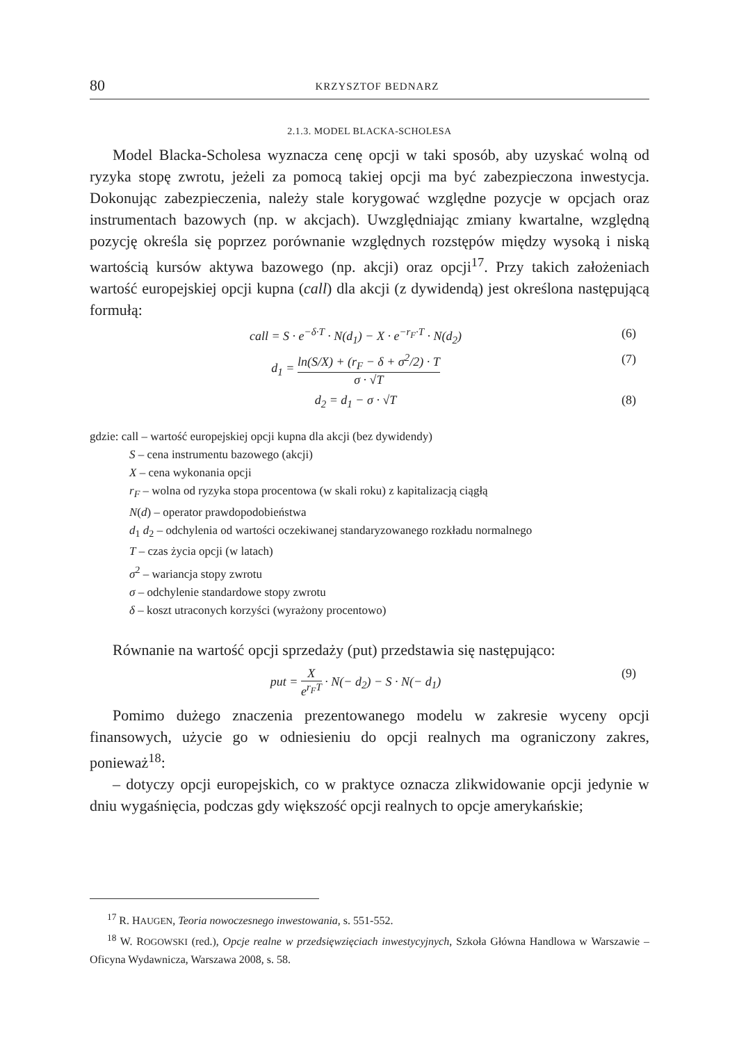80 KRZYSZTOF BEDNARZ
2.1.3. MODEL BLACKA-SCHOLESA
Model Blacka-Scholesa wyznacza cenę opcji w taki sposób, aby uzyskać wolną od ryzyka stopę zwrotu, jeżeli za pomocą takiej opcji ma być zabezpieczona inwestycja. Dokonując zabezpieczenia, należy stale korygować względne pozycje w opcjach oraz instrumentach bazowych (np. w akcjach). Uwzględniając zmiany kwartalne, względną pozycję określa się poprzez porównanie względnych rozstępów między wysoką i niską wartością kursów aktywa bazowego (np. akcji) oraz opcji<sup>17</sup>. Przy takich założeniach wartość europejskiej opcji kupna (call) dla akcji (z dywidendą) jest określona następującą formułą:
call = S · e<sup>−δ·T</sup> · N(d<sub>1</sub>) − X · e<sup>−r<sub>F</sub>·T</sup> · N(d<sub>2</sub>) (6)
d<sub>1</sub> = ln(S/X) + (r<sub>F</sub> − δ + σ<sup>2</sup>/2) · T σ · √T (7)
d<sub>2</sub> = d<sub>1</sub> − σ · √T (8)
gdzie: call – wartość europejskiej opcji kupna dla akcji (bez dywidendy)
S – cena instrumentu bazowego (akcji)
X – cena wykonania opcji
r<sub>F</sub> – wolna od ryzyka stopa procentowa (w skali roku) z kapitalizacją ciągłą
N(d) – operator prawdopodobieństwa
d<sub>1</sub> d<sub>2</sub> – odchylenia od wartości oczekiwanej standaryzowanego rozkładu normalnego
T – czas życia opcji (w latach)
σ<sup>2</sup> – wariancja stopy zwrotu
σ – odchylenie standardowe stopy zwrotu
δ – koszt utraconych korzyści (wyrażony procentowo)
Równanie na wartość opcji sprzedaży (put) przedstawia się następująco:
put = X e<sup>r<sub>F</sub>T</sup> · N(− d<sub>2</sub>) − S · N(− d<sub>1</sub>) (9)
Pomimo dużego znaczenia prezentowanego modelu w zakresie wyceny opcji finansowych, użycie go w odniesieniu do opcji realnych ma ograniczony zakres, ponieważ<sup>18</sup>:
– dotyczy opcji europejskich, co w praktyce oznacza zlikwidowanie opcji jedynie w dniu wygaśnięcia, podczas gdy większość opcji realnych to opcje amerykańskie;
<sup>17</sup> R. HAUGEN, Teoria nowoczesnego inwestowania, s. 551-552.
<sup>18</sup> W. ROGOWSKI (red.), Opcje realne w przedsięwzięciach inwestycyjnych, Szkoła Główna Handlowa w Warszawie – Oficyna Wydawnicza, Warszawa 2008, s. 58.